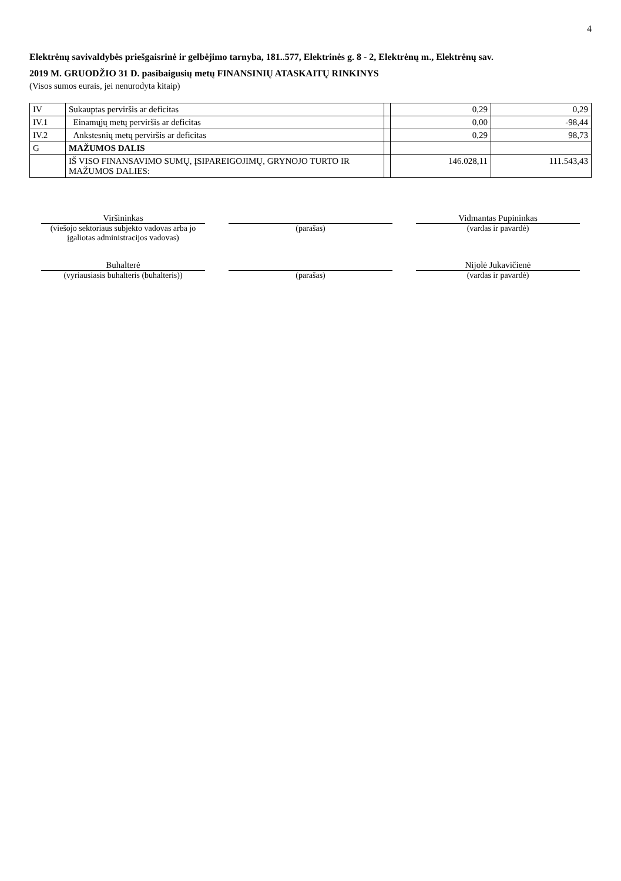4
Elektrėnų savivaldybės priešgaisrinė ir gelbėjimo tarnyba, 181..577, Elektrinės g. 8 - 2, Elektrėnų m., Elektrėnų sav.
2019 M. GRUODŽIO 31 D. pasibaigusių metų FINANSINIŲ ATASKAITŲ RINKINYS
(Visos sumos eurais, jei nenurodyta kitaip)
| IV | Sukauptas perviršis ar deficitas | | 0,29 | 0,29 |
| IV.1 | Einamųjų metų perviršis ar deficitas | | 0,00 | -98,44 |
| IV.2 | Ankstesnių metų perviršis ar deficitas | | 0,29 | 98,73 |
| G | MAŽUMOS DALIS | | | |
| | IŠ VISO FINANSAVIMO SUMŲ, ĮSIPAREIGOJIMŲ, GRYNOJO TURTO IR MAŽUMOS DALIES: | | 146.028,11 | 111.543,43 |
Viršininkas
(viešojo sektoriaus subjekto vadovas arba jo įgaliotas administracijos vadovas)
(parašas) Vidmantas Pupininkas
(vardas ir pavardė)
Buhalterė
(vyriausiasis buhalteris (buhalteris))
(parašas) Nijolė Jukavičienė
(vardas ir pavardė)